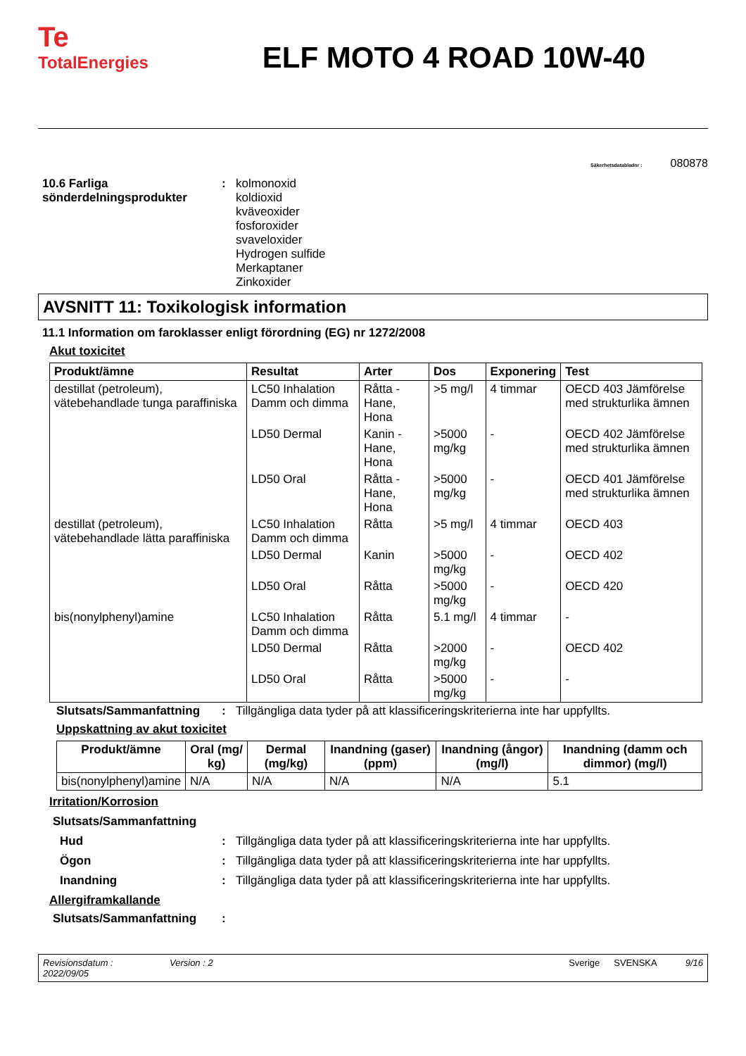Te
TotalEnergies
ELF MOTO 4 ROAD 10W-40
Säkerhetsdatabladnr : 080878
10.6 Farliga sönderdelningsprodukter
: kolmonoxid
koldioxid
kväveoxider
fosforoxider
svaveloxider
Hydrogen sulfide
Merkaptaner
Zinkoxider
AVSNITT 11: Toxikologisk information
11.1 Information om faroklasser enligt förordning (EG) nr 1272/2008
Akut toxicitet
| Produkt/ämne | Resultat | Arter | Dos | Exponering | Test |
| --- | --- | --- | --- | --- | --- |
| destillat (petroleum), vätebehandlade tunga paraffiniska | LC50 Inhalation Damm och dimma | Råtta - Hane, Hona | >5 mg/l | 4 timmar | OECD 403 Jämförelse med strukturlika ämnen |
| | LD50 Dermal | Kanin - Hane, Hona | >5000 mg/kg | - | OECD 402 Jämförelse med strukturlika ämnen |
| | LD50 Oral | Råtta - Hane, Hona | >5000 mg/kg | - | OECD 401 Jämförelse med strukturlika ämnen |
| destillat (petroleum), vätebehandlade lätta paraffiniska | LC50 Inhalation Damm och dimma | Råtta | >5 mg/l | 4 timmar | OECD 403 |
| | LD50 Dermal | Kanin | >5000 mg/kg | - | OECD 402 |
| | LD50 Oral | Råtta | >5000 mg/kg | - | OECD 420 |
| bis(nonylphenyl)amine | LC50 Inhalation Damm och dimma | Råtta | 5.1 mg/l | 4 timmar | - |
| | LD50 Dermal | Råtta | >2000 mg/kg | - | OECD 402 |
| | LD50 Oral | Råtta | >5000 mg/kg | - | - |
Slutsats/Sammanfattning : Tillgängliga data tyder på att klassificeringskriterierna inte har uppfyllts.
Uppskattning av akut toxicitet
| Produkt/ämne | Oral (mg/ kg) | Dermal (mg/kg) | Inandning (gaser) (ppm) | Inandning (ångor) (mg/l) | Inandning (damm och dimmor) (mg/l) |
| --- | --- | --- | --- | --- | --- |
| bis(nonylphenyl)amine | N/A | N/A | N/A | N/A | 5.1 |
Irritation/Korrosion
Slutsats/Sammanfattning
Hud : Tillgängliga data tyder på att klassificeringskriterierna inte har uppfyllts.
Ögon : Tillgängliga data tyder på att klassificeringskriterierna inte har uppfyllts.
Inandning : Tillgängliga data tyder på att klassificeringskriterierna inte har uppfyllts.
Allergiframkallande
Slutsats/Sammanfattning :
Revisionsdatum :
2022/09/05
Version : 2 Sverige SVENSKA 9/16